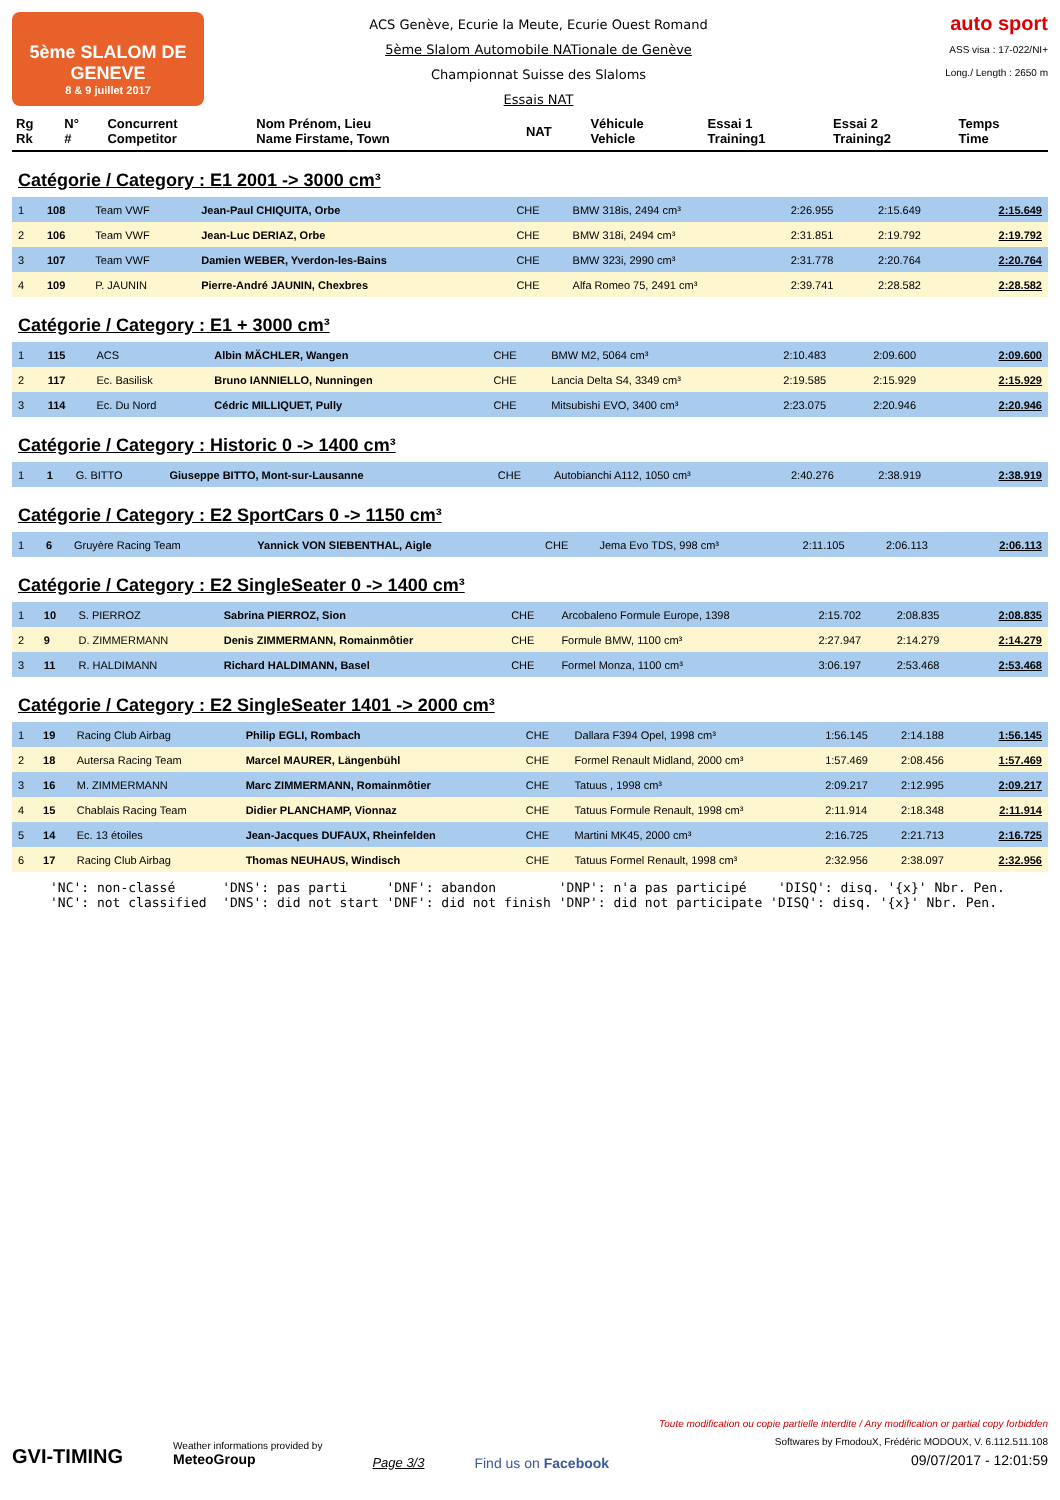5ème SLALOM DE GENEVE
8 & 9 juillet 2017
ACS Genève, Ecurie la Meute, Ecurie Ouest Romand
5ème Slalom Automobile NATionale de Genève
Championnat Suisse des Slaloms
Essais NAT
auto sport
ASS visa : 17-022/NI+
Long./ Length : 2650 m
| Rg Rk | N° # | Concurrent Competitor | Nom Prénom, Lieu Name Firstame, Town | NAT | Véhicule Vehicle | Essai 1 Training1 | Essai 2 Training2 | Temps Time |
| --- | --- | --- | --- | --- | --- | --- | --- | --- |
Catégorie / Category : E1 2001 -> 3000 cm³
| 1 | 108 | Team VWF | Jean-Paul CHIQUITA, Orbe | CHE | BMW 318is, 2494 cm³ | 2:26.955 | 2:15.649 | 2:15.649 |
| 2 | 106 | Team VWF | Jean-Luc DERIAZ, Orbe | CHE | BMW 318i, 2494 cm³ | 2:31.851 | 2:19.792 | 2:19.792 |
| 3 | 107 | Team VWF | Damien WEBER, Yverdon-les-Bains | CHE | BMW 323i, 2990 cm³ | 2:31.778 | 2:20.764 | 2:20.764 |
| 4 | 109 | P. JAUNIN | Pierre-André JAUNIN, Chexbres | CHE | Alfa Romeo 75, 2491 cm³ | 2:39.741 | 2:28.582 | 2:28.582 |
Catégorie / Category : E1 + 3000 cm³
| 1 | 115 | ACS | Albin MÄCHLER, Wangen | CHE | BMW M2, 5064 cm³ | 2:10.483 | 2:09.600 | 2:09.600 |
| 2 | 117 | Ec. Basilisk | Bruno IANNIELLO, Nunningen | CHE | Lancia Delta S4, 3349 cm³ | 2:19.585 | 2:15.929 | 2:15.929 |
| 3 | 114 | Ec. Du Nord | Cédric MILLIQUET, Pully | CHE | Mitsubishi EVO, 3400 cm³ | 2:23.075 | 2:20.946 | 2:20.946 |
Catégorie / Category : Historic 0 -> 1400 cm³
| 1 | 1 | G. BITTO | Giuseppe BITTO, Mont-sur-Lausanne | CHE | Autobianchi A112, 1050 cm³ | 2:40.276 | 2:38.919 | 2:38.919 |
Catégorie / Category : E2 SportCars 0 -> 1150 cm³
| 1 | 6 | Gruyère Racing Team | Yannick VON SIEBENTHAL, Aigle | CHE | Jema Evo TDS, 998 cm³ | 2:11.105 | 2:06.113 | 2:06.113 |
Catégorie / Category : E2 SingleSeater 0 -> 1400 cm³
| 1 | 10 | S. PIERROZ | Sabrina PIERROZ, Sion | CHE | Arcobaleno Formule Europe, 1398 | 2:15.702 | 2:08.835 | 2:08.835 |
| 2 | 9 | D. ZIMMERMANN | Denis ZIMMERMANN, Romainmôtier | CHE | Formule BMW, 1100 cm³ | 2:27.947 | 2:14.279 | 2:14.279 |
| 3 | 11 | R. HALDIMANN | Richard HALDIMANN, Basel | CHE | Formel Monza, 1100 cm³ | 3:06.197 | 2:53.468 | 2:53.468 |
Catégorie / Category : E2 SingleSeater 1401 -> 2000 cm³
| 1 | 19 | Racing Club Airbag | Philip EGLI, Rombach | CHE | Dallara F394 Opel, 1998 cm³ | 1:56.145 | 2:14.188 | 1:56.145 |
| 2 | 18 | Autersa Racing Team | Marcel MAURER, Längenbühl | CHE | Formel Renault Midland, 2000 cm³ | 1:57.469 | 2:08.456 | 1:57.469 |
| 3 | 16 | M. ZIMMERMANN | Marc ZIMMERMANN, Romainmôtier | CHE | Tatuus , 1998 cm³ | 2:09.217 | 2:12.995 | 2:09.217 |
| 4 | 15 | Chablais Racing Team | Didier PLANCHAMP, Vionnaz | CHE | Tatuus Formule Renault, 1998 cm³ | 2:11.914 | 2:18.348 | 2:11.914 |
| 5 | 14 | Ec. 13 étoiles | Jean-Jacques DUFAUX, Rheinfelden | CHE | Martini MK45, 2000 cm³ | 2:16.725 | 2:21.713 | 2:16.725 |
| 6 | 17 | Racing Club Airbag | Thomas NEUHAUS, Windisch | CHE | Tatuus Formel Renault, 1998 cm³ | 2:32.956 | 2:38.097 | 2:32.956 |
'NC': non-classé 'DNS': pas parti 'DNF': abandon 'DNP': n'a pas participé 'DISQ': disq. '{x}' Nbr. Pen. 'NC': not classified 'DNS': did not start 'DNF': did not finish 'DNP': did not participate 'DISQ': disq. '{x}' Nbr. Pen.
GVI-TIMING
Weather informations provided by
MeteoGroup
Page 3/3 Find us on Facebook
Toute modification ou copie partielle interdite / Any modification or partial copy forbidden
Softwares by FmodouX, Frédéric MODOUX, V. 6.112.511.108
09/07/2017 - 12:01:59